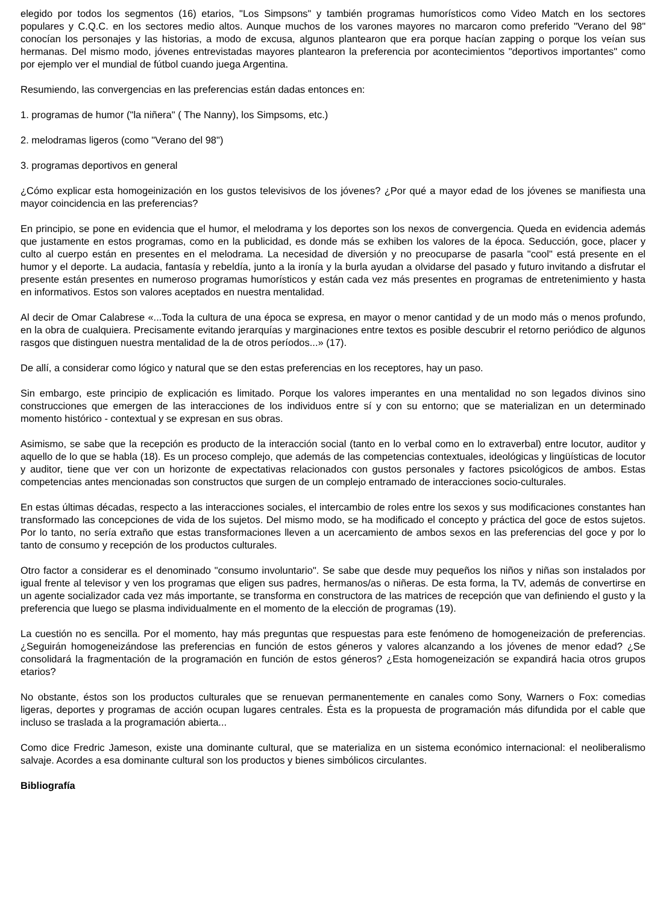elegido por todos los segmentos (16) etarios, "Los Simpsons" y también programas humorísticos como Video Match en los sectores populares y C.Q.C. en los sectores medio altos. Aunque muchos de los varones mayores no marcaron como preferido "Verano del 98" conocían los personajes y las historias, a modo de excusa, algunos plantearon que era porque hacían zapping o porque los veían sus hermanas. Del mismo modo, jóvenes entrevistadas mayores plantearon la preferencia por acontecimientos "deportivos importantes" como por ejemplo ver el mundial de fútbol cuando juega Argentina.
Resumiendo, las convergencias en las preferencias están dadas entonces en:
1. programas de humor ("la niñera" ( The Nanny), los Simpsoms, etc.)
2. melodramas ligeros (como "Verano del 98")
3. programas deportivos en general
¿Cómo explicar esta homogeinización en los gustos televisivos de los jóvenes? ¿Por qué a mayor edad de los jóvenes se manifiesta una mayor coincidencia en las preferencias?
En principio, se pone en evidencia que el humor, el melodrama y los deportes son los nexos de convergencia. Queda en evidencia además que justamente en estos programas, como en la publicidad, es donde más se exhiben los valores de la época. Seducción, goce, placer y culto al cuerpo están en presentes en el melodrama. La necesidad de diversión y no preocuparse de pasarla "cool" está presente en el humor y el deporte. La audacia, fantasía y rebeldía, junto a la ironía y la burla ayudan a olvidarse del pasado y futuro invitando a disfrutar el presente están presentes en numeroso programas humorísticos y están cada vez más presentes en programas de entretenimiento y hasta en informativos. Estos son valores aceptados en nuestra mentalidad.
Al decir de Omar Calabrese «...Toda la cultura de una época se expresa, en mayor o menor cantidad y de un modo más o menos profundo, en la obra de cualquiera. Precisamente evitando jerarquías y marginaciones entre textos es posible descubrir el retorno periódico de algunos rasgos que distinguen nuestra mentalidad de la de otros períodos...» (17).
De allí, a considerar como lógico y natural que se den estas preferencias en los receptores, hay un paso.
Sin embargo, este principio de explicación es limitado. Porque los valores imperantes en una mentalidad no son legados divinos sino construcciones que emergen de las interacciones de los individuos entre sí y con su entorno; que se materializan en un determinado momento histórico - contextual y se expresan en sus obras.
Asimismo, se sabe que la recepción es producto de la interacción social (tanto en lo verbal como en lo extraverbal) entre locutor, auditor y aquello de lo que se habla (18). Es un proceso complejo, que además de las competencias contextuales, ideológicas y lingüísticas de locutor y auditor, tiene que ver con un horizonte de expectativas relacionados con gustos personales y factores psicológicos de ambos. Estas competencias antes mencionadas son constructos que surgen de un complejo entramado de interacciones socio-culturales.
En estas últimas décadas, respecto a las interacciones sociales, el intercambio de roles entre los sexos y sus modificaciones constantes han transformado las concepciones de vida de los sujetos. Del mismo modo, se ha modificado el concepto y práctica del goce de estos sujetos. Por lo tanto, no sería extraño que estas transformaciones lleven a un acercamiento de ambos sexos en las preferencias del goce y por lo tanto de consumo y recepción de los productos culturales.
Otro factor a considerar es el denominado "consumo involuntario". Se sabe que desde muy pequeños los niños y niñas son instalados por igual frente al televisor y ven los programas que eligen sus padres, hermanos/as o niñeras. De esta forma, la TV, además de convertirse en un agente socializador cada vez más importante, se transforma en constructora de las matrices de recepción que van definiendo el gusto y la preferencia que luego se plasma individualmente en el momento de la elección de programas (19).
La cuestión no es sencilla. Por el momento, hay más preguntas que respuestas para este fenómeno de homogeneización de preferencias. ¿Seguirán homogeneizándose las preferencias en función de estos géneros y valores alcanzando a los jóvenes de menor edad? ¿Se consolidará la fragmentación de la programación en función de estos géneros? ¿Esta homogeneización se expandirá hacia otros grupos etarios?
No obstante, éstos son los productos culturales que se renuevan permanentemente en canales como Sony, Warners o Fox: comedias ligeras, deportes y programas de acción ocupan lugares centrales. Ésta es la propuesta de programación más difundida por el cable que incluso se traslada a la programación abierta...
Como dice Fredric Jameson, existe una dominante cultural, que se materializa en un sistema económico internacional: el neoliberalismo salvaje. Acordes a esa dominante cultural son los productos y bienes simbólicos circulantes.
Bibliografía